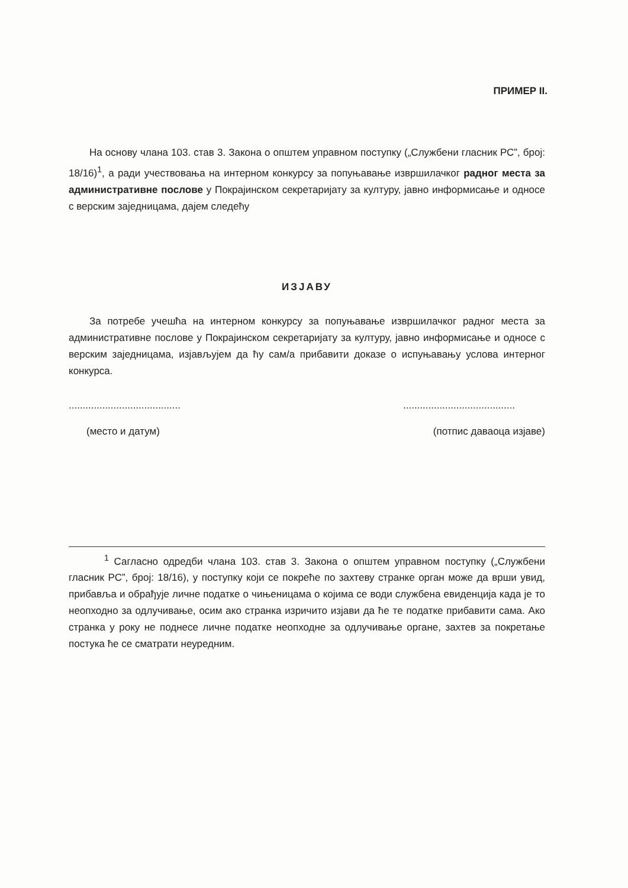ПРИМЕР II.
На основу члана 103. став 3. Закона о општем управном поступку („Службени гласник РС”, број: 18/16)<sup>1</sup>, а ради учествовања на интерном конкурсу за попуњавање извршилачког радног места за административне послове у Покрајинском секретаријату за културу, јавно информисање и односе с верским заједницама, дајем следећу
ИЗЈАВУ
За потребе учешћа на интерном конкурсу за попуњавање извршилачког радног места за административне послове у Покрајинском секретаријату за културу, јавно информисање и односе с верским заједницама, изјављујем да ћу сам/а прибавити доказе о испуњавању услова интерног конкурса.
........................................
........................................
(место и датум) (потпис даваоца изјаве)
<sup>1</sup> Сагласно одредби члана 103. став 3. Закона о општем управном поступку („Службени гласник РС”, број: 18/16), у поступку који се покреће по захтеву странке орган може да врши увид, прибавља и обрађује личне податке о чињеницама о којима се води службена евиденција када је то неопходно за одлучивање, осим ако странка изричито изјави да ће те податке прибавити сама. Ако странка у року не поднесе личне податке неопходне за одлучивање органе, захтев за покретање постука ће се сматрати неуредним.